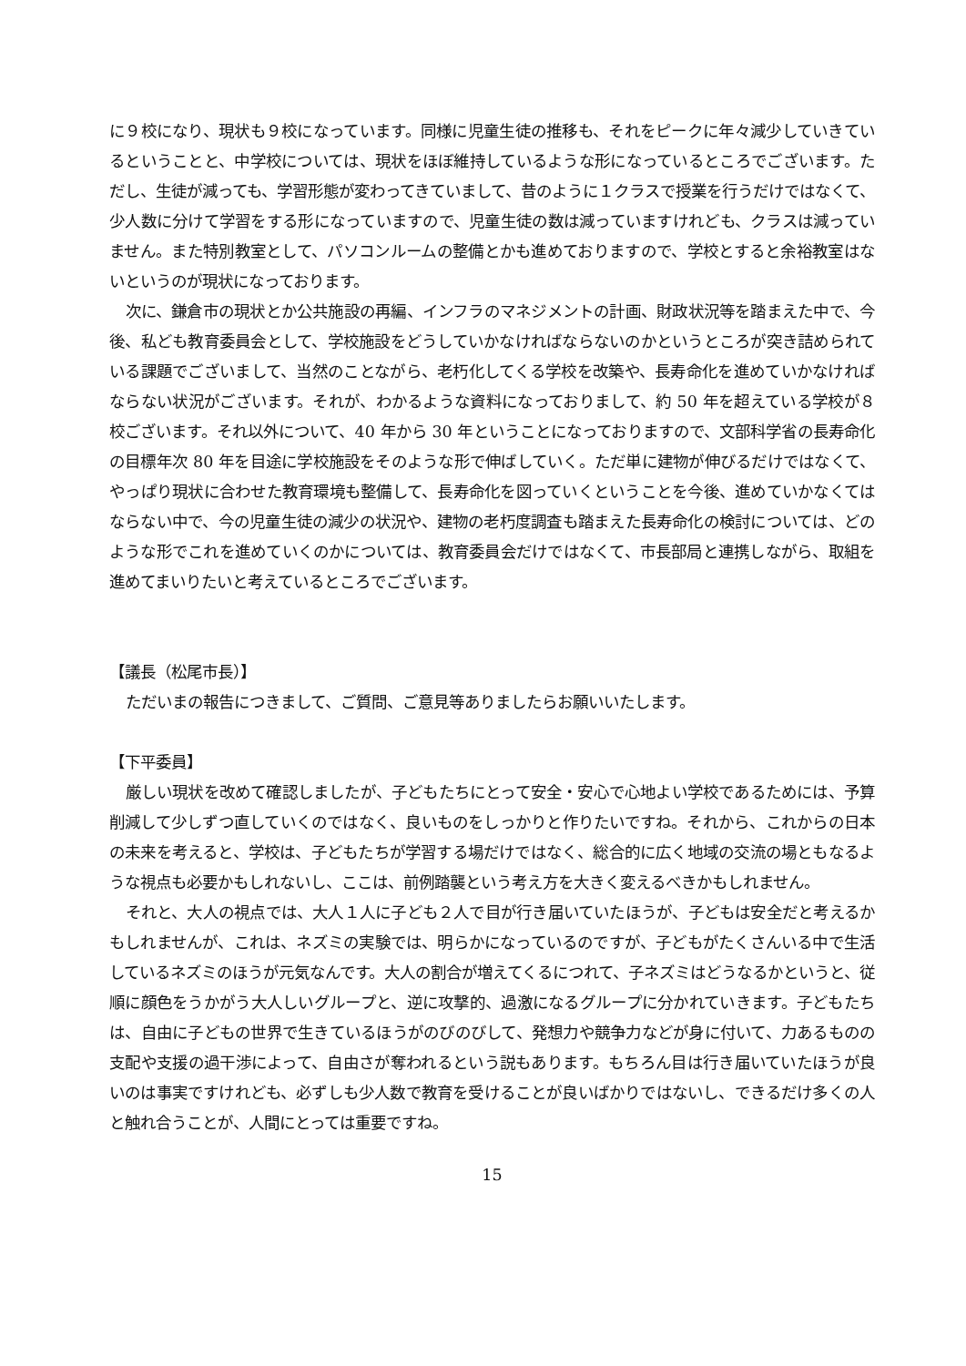に９校になり、現状も９校になっています。同様に児童生徒の推移も、それをピークに年々減少していきているということと、中学校については、現状をほぼ維持しているような形になっているところでございます。ただし、生徒が減っても、学習形態が変わってきていまして、昔のように１クラスで授業を行うだけではなくて、少人数に分けて学習をする形になっていますので、児童生徒の数は減っていますけれども、クラスは減っていません。また特別教室として、パソコンルームの整備とかも進めておりますので、学校とすると余裕教室はないというのが現状になっております。
次に、鎌倉市の現状とか公共施設の再編、インフラのマネジメントの計画、財政状況等を踏まえた中で、今後、私ども教育委員会として、学校施設をどうしていかなければならないのかというところが突き詰められている課題でございまして、当然のことながら、老朽化してくる学校を改築や、長寿命化を進めていかなければならない状況がございます。それが、わかるような資料になっておりまして、約 50 年を超えている学校が８校ございます。それ以外について、40 年から 30 年ということになっておりますので、文部科学省の長寿命化の目標年次 80 年を目途に学校施設をそのような形で伸ばしていく。ただ単に建物が伸びるだけではなくて、やっぱり現状に合わせた教育環境も整備して、長寿命化を図っていくということを今後、進めていかなくてはならない中で、今の児童生徒の減少の状況や、建物の老朽度調査も踏まえた長寿命化の検討については、どのような形でこれを進めていくのかについては、教育委員会だけではなくて、市長部局と連携しながら、取組を進めてまいりたいと考えているところでございます。
【議長（松尾市長）】
ただいまの報告につきまして、ご質問、ご意見等ありましたらお願いいたします。
【下平委員】
厳しい現状を改めて確認しましたが、子どもたちにとって安全・安心で心地よい学校であるためには、予算削減して少しずつ直していくのではなく、良いものをしっかりと作りたいですね。それから、これからの日本の未来を考えると、学校は、子どもたちが学習する場だけではなく、総合的に広く地域の交流の場ともなるような視点も必要かもしれないし、ここは、前例踏襲という考え方を大きく変えるべきかもしれません。
それと、大人の視点では、大人１人に子ども２人で目が行き届いていたほうが、子どもは安全だと考えるかもしれませんが、これは、ネズミの実験では、明らかになっているのですが、子どもがたくさんいる中で生活しているネズミのほうが元気なんです。大人の割合が増えてくるにつれて、子ネズミはどうなるかというと、従順に顔色をうかがう大人しいグループと、逆に攻撃的、過激になるグループに分かれていきます。子どもたちは、自由に子どもの世界で生きているほうがのびのびして、発想力や競争力などが身に付いて、力あるものの支配や支援の過干渉によって、自由さが奪われるという説もあります。もちろん目は行き届いていたほうが良いのは事実ですけれども、必ずしも少人数で教育を受けることが良いばかりではないし、できるだけ多くの人と触れ合うことが、人間にとっては重要ですね。
15